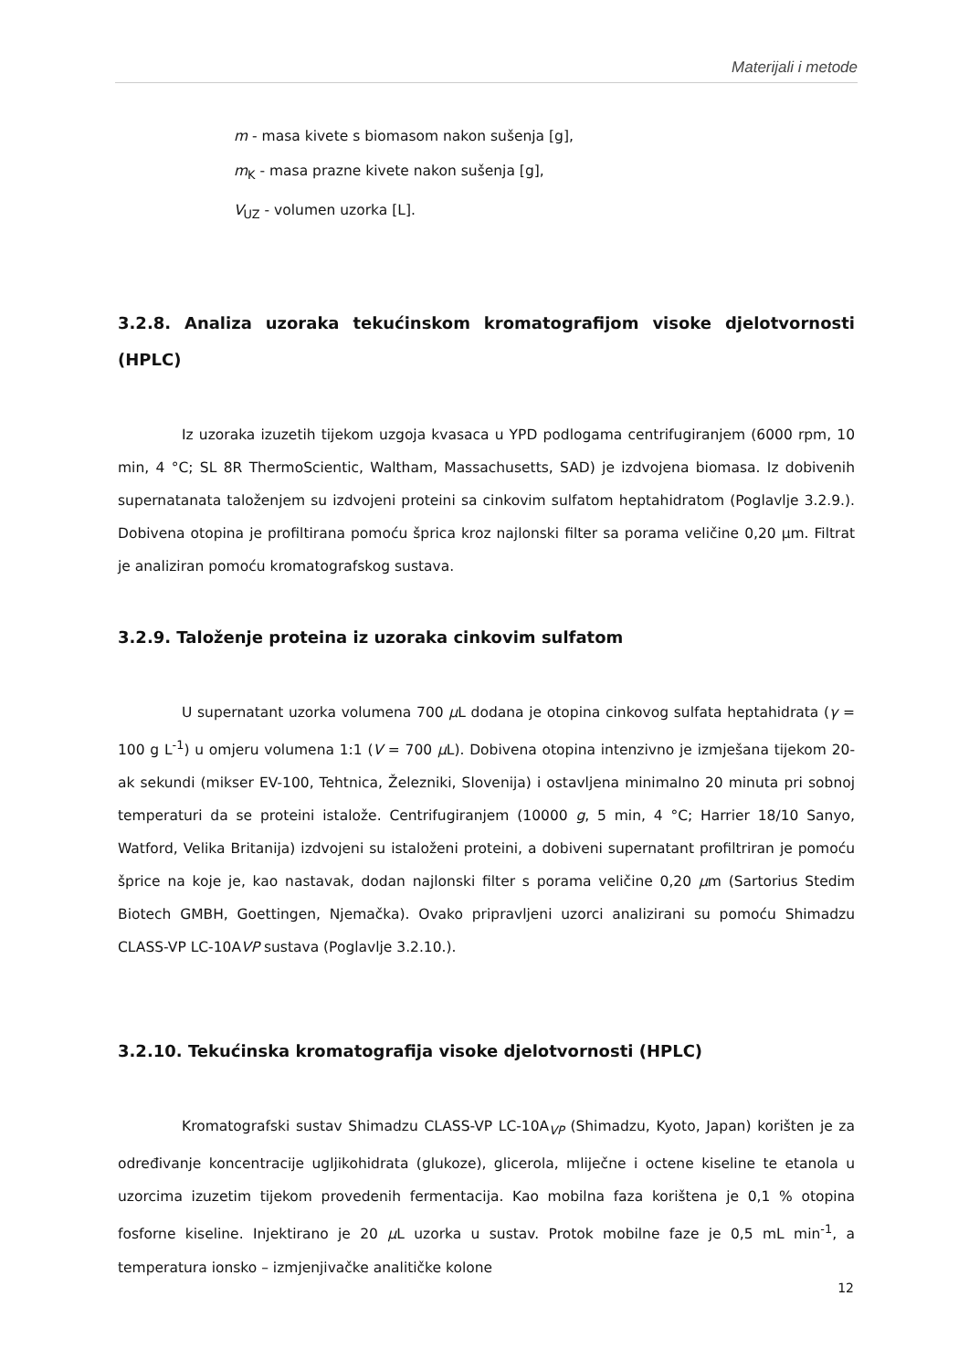Materijali i metode
m - masa kivete s biomasom nakon sušenja [g],
m<sub>K</sub> - masa prazne kivete nakon sušenja [g],
V<sub>UZ</sub> - volumen uzorka [L].
3.2.8. Analiza uzoraka tekućinskom kromatografijom visoke djelotvornosti (HPLC)
Iz uzoraka izuzetih tijekom uzgoja kvasaca u YPD podlogama centrifugiranjem (6000 rpm, 10 min, 4 °C; SL 8R ThermoScientic, Waltham, Massachusetts, SAD) je izdvojena biomasa. Iz dobivenih supernatanata taloženjem su izdvojeni proteini sa cinkovim sulfatom heptahidratom (Poglavlje 3.2.9.). Dobivena otopina je profiltirana pomoću šprica kroz najlonski filter sa porama veličine 0,20 μm. Filtrat je analiziran pomoću kromatografskog sustava.
3.2.9. Taloženje proteina iz uzoraka cinkovim sulfatom
U supernatant uzorka volumena 700 μ L dodana je otopina cinkovog sulfata heptahidrata (γ = 100 g L<sup>-1</sup>) u omjeru volumena 1:1 (V = 700 μ L). Dobivena otopina intenzivno je izmješana tijekom 20-ak sekundi (mikser EV-100, Tehtnica, Železniki, Slovenija) i ostavljena minimalno 20 minuta pri sobnoj temperaturi da se proteini istalože. Centrifugiranjem (10000 g, 5 min, 4 °C; Harrier 18/10 Sanyo, Watford, Velika Britanija) izdvojeni su istaloženi proteini, a dobiveni supernatant profiltriran je pomoću šprice na koje je, kao nastavak, dodan najlonski filter s porama veličine 0,20 μm (Sartorius Stedim Biotech GMBH, Goettingen, Njemačka). Ovako pripravljeni uzorci analizirani su pomoću Shimadzu CLASS-VP LC-10AVP sustava (Poglavlje 3.2.10.).
3.2.10. Tekućinska kromatografija visoke djelotvornosti (HPLC)
Kromatografski sustav Shimadzu CLASS-VP LC-10A<sub>VP</sub> (Shimadzu, Kyoto, Japan) korišten je za određivanje koncentracije ugljikohidrata (glukoze), glicerola, mliječne i octene kiseline te etanola u uzorcima izuzetim tijekom provedenih fermentacija. Kao mobilna faza korištena je 0,1 % otopina fosforne kiseline. Injektirano je 20 μ L uzorka u sustav. Protok mobilne faze je 0,5 mL min<sup>-1</sup>, a temperatura ionsko – izmjenjivačke analitičke kolone
12